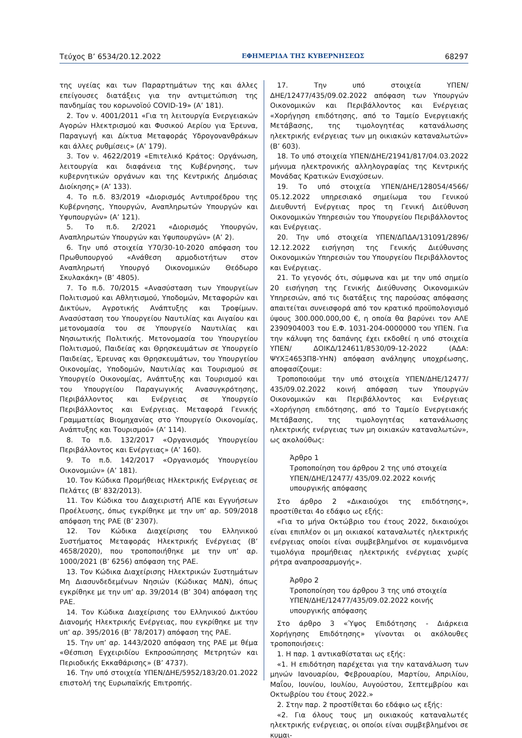Τεύχος Β’ 6534/20.12.2022 ΕΦΗΜΕΡΙΔΑ ΤΗΣ ΚΥΒΕΡΝΗΣΕΩΣ 68297
της υγείας και των Παραρτημάτων της και άλλες επείγουσες διατάξεις για την αντιμετώπιση της πανδημίας του κορωνοϊού COVID-19» (Α’ 181).
2. Τον ν. 4001/2011 «Για τη λειτουργία Ενεργειακών Αγορών Ηλεκτρισμού και Φυσικού Αερίου για Έρευνα, Παραγωγή και Δίκτυα Μεταφοράς Υδρογονανθράκων και άλλες ρυθμίσεις» (Α’ 179).
3. Τον ν. 4622/2019 «Επιτελικό Κράτος: Οργάνωση, λειτουργία και διαφάνεια της Κυβέρνησης, των κυβερνητικών οργάνων και της Κεντρικής Δημόσιας Διοίκησης» (Α’ 133).
4. Το π.δ. 83/2019 «Διορισμός Αντιπροέδρου της Κυβέρνησης, Υπουργών, Αναπληρωτών Υπουργών και Υφυπουργών» (Α’ 121).
5. Το π.δ. 2/2021 «Διορισμός Υπουργών, Αναπληρωτών Υπουργών και Υφυπουργών» (Α’ 2).
6. Την υπό στοιχεία Υ70/30-10-2020 απόφαση του Πρωθυπουργού «Ανάθεση αρμοδιοτήτων στον Αναπληρωτή Υπουργό Οικονομικών Θεόδωρο Σκυλακάκη» (Β’ 4805).
7. Το π.δ. 70/2015 «Ανασύσταση των Υπουργείων Πολιτισμού και Αθλητισμού, Υποδομών, Μεταφορών και Δικτύων, Αγροτικής Ανάπτυξης και Τροφίμων. Ανασύσταση του Υπουργείου Ναυτιλίας και Αιγαίου και μετονομασία του σε Υπουργείο Ναυτιλίας και Νησιωτικής Πολιτικής. Μετονομασία του Υπουργείου Πολιτισμού, Παιδείας και Θρησκευμάτων σε Υπουργείο Παιδείας, Έρευνας και Θρησκευμάτων, του Υπουργείου Οικονομίας, Υποδομών, Ναυτιλίας και Τουρισμού σε Υπουργείο Οικονομίας, Ανάπτυξης και Τουρισμού και του Υπουργείου Παραγωγικής Ανασυγκρότησης, Περιβάλλοντος και Ενέργειας σε Υπουργείο Περιβάλλοντος και Ενέργειας. Μεταφορά Γενικής Γραμματείας Βιομηχανίας στο Υπουργείο Οικονομίας, Ανάπτυξης και Τουρισμού» (Α’ 114).
8. Το π.δ. 132/2017 «Οργανισμός Υπουργείου Περιβάλλοντος και Ενέργειας» (Α’ 160).
9. Το π.δ. 142/2017 «Οργανισμός Υπουργείου Οικονομιών» (Α’ 181).
10. Τον Κώδικα Προμήθειας Ηλεκτρικής Ενέργειας σε Πελάτες (Β’ 832/2013).
11. Τον Κώδικα του Διαχειριστή ΑΠΕ και Εγγυήσεων Προέλευσης, όπως εγκρίθηκε με την υπ’ αρ. 509/2018 απόφαση της ΡΑΕ (Β’ 2307).
12. Τον Κώδικα Διαχείρισης του Ελληνικού Συστήματος Μεταφοράς Ηλεκτρικής Ενέργειας (Β’ 4658/2020), που τροποποιήθηκε με την υπ’ αρ. 1000/2021 (Β’ 6256) απόφαση της ΡΑΕ.
13. Τον Κώδικα Διαχείρισης Ηλεκτρικών Συστημάτων Μη Διασυνδεδεμένων Νησιών (Κώδικας ΜΔΝ), όπως εγκρίθηκε με την υπ’ αρ. 39/2014 (Β’ 304) απόφαση της ΡΑΕ.
14. Τον Κώδικα Διαχείρισης του Ελληνικού Δικτύου Διανομής Ηλεκτρικής Ενέργειας, που εγκρίθηκε με την υπ’ αρ. 395/2016 (Β’ 78/2017) απόφαση της ΡΑΕ.
15. Την υπ’ αρ. 1443/2020 απόφαση της ΡΑΕ με θέμα «Θέσπιση Εγχειριδίου Εκπροσώπησης Μετρητών και Περιοδικής Εκκαθάρισης» (Β’ 4737).
16. Την υπό στοιχεία ΥΠΕΝ/ΔΗΕ/5952/183/20.01.2022 επιστολή της Ευρωπαϊκής Επιτροπής.
17. Την υπό στοιχεία ΥΠΕΝ/ΔΗΕ/12477/435/09.02.2022 απόφαση των Υπουργών Οικονομικών και Περιβάλλοντος και Ενέργειας «Χορήγηση επιδότησης, από το Ταμείο Ενεργειακής Μετάβασης, της τιμολογητέας κατανάλωσης ηλεκτρικής ενέργειας των μη οικιακών καταναλωτών» (Β’ 603).
18. Το υπό στοιχεία ΥΠΕΝ/ΔΗΕ/21941/817/04.03.2022 μήνυμα ηλεκτρονικής αλληλογραφίας της Κεντρικής Μονάδας Κρατικών Ενισχύσεων.
19. Το υπό στοιχεία ΥΠΕΝ/ΔΗΕ/128054/4566/ 05.12.2022 υπηρεσιακό σημείωμα του Γενικού Διευθυντή Ενέργειας προς τη Γενική Διεύθυνση Οικονομικών Υπηρεσιών του Υπουργείου Περιβάλλοντος και Ενέργειας.
20. Την υπό στοιχεία ΥΠΕΝ/ΔΠΔΑ/131091/2896/ 12.12.2022 εισήγηση της Γενικής Διεύθυνσης Οικονομικών Υπηρεσιών του Υπουργείου Περιβάλλοντος και Ενέργειας.
21. Το γεγονός ότι, σύμφωνα και με την υπό σημείο 20 εισήγηση της Γενικής Διεύθυνσης Οικονομικών Υπηρεσιών, από τις διατάξεις της παρούσας απόφασης απαιτείται συνεισφορά από τον κρατικό προϋπολογισμό ύψους 300.000.000,00 €, η οποία θα βαρύνει τον ΑΛΕ 2390904003 του Ε.Φ. 1031-204-0000000 του ΥΠΕΝ. Για την κάλυψη της δαπάνης έχει εκδοθεί η υπό στοιχεία ΥΠΕΝ/ ΔΟΙΚΔ/124611/8530/09-12-2022 (ΑΔΑ: ΨΥΧΞ4653Π8-ΥΗΝ) απόφαση ανάληψης υποχρέωσης, αποφασίζουμε:
Τροποποιούμε την υπό στοιχεία ΥΠΕΝ/ΔΗΕ/12477/ 435/09.02.2022 κοινή απόφαση των Υπουργών Οικονομικών και Περιβάλλοντος και Ενέργειας «Χορήγηση επιδότησης, από το Ταμείο Ενεργειακής Μετάβασης, της τιμολογητέας κατανάλωσης ηλεκτρικής ενέργειας των μη οικιακών καταναλωτών», ως ακολούθως:
Άρθρο 1
Τροποποίηση του άρθρου 2 της υπό στοιχεία ΥΠΕΝ/ΔΗΕ/12477/ 435/09.02.2022 κοινής υπουργικής απόφασης
Στο άρθρο 2 «Δικαιούχοι της επιδότησης», προστίθεται 4ο εδάφιο ως εξής:
«Για το μήνα Οκτώβριο του έτους 2022, δικαιούχοι είναι επιπλέον οι μη οικιακοί καταναλωτές ηλεκτρικής ενέργειας οποίοι είναι συμβεβλημένοι σε κυμαινόμενα τιμολόγια προμήθειας ηλεκτρικής ενέργειας χωρίς ρήτρα αναπροσαρμογής».
Άρθρο 2
Τροποποίηση του άρθρου 3 της υπό στοιχεία ΥΠΕΝ/ΔΗΕ/12477/435/09.02.2022 κοινής υπουργικής απόφασης
Στο άρθρο 3 «Ύψος Επιδότησης - Διάρκεια Χορήγησης Επιδότησης» γίνονται οι ακόλουθες τροποποιήσεις:
1. Η παρ. 1 αντικαθίσταται ως εξής:
«1. Η επιδότηση παρέχεται για την κατανάλωση των μηνών Ιανουαρίου, Φεβρουαρίου, Μαρτίου, Απριλίου, Μαΐου, Ιουνίου, Ιουλίου, Αυγούστου, Σεπτεμβρίου και Οκτωβρίου του έτους 2022.»
2. Στην παρ. 2 προστίθεται 6ο εδάφιο ως εξής:
«2. Για όλους τους μη οικιακούς καταναλωτές ηλεκτρικής ενέργειας, οι οποίοι είναι συμβεβλημένοι σε κυμαι-